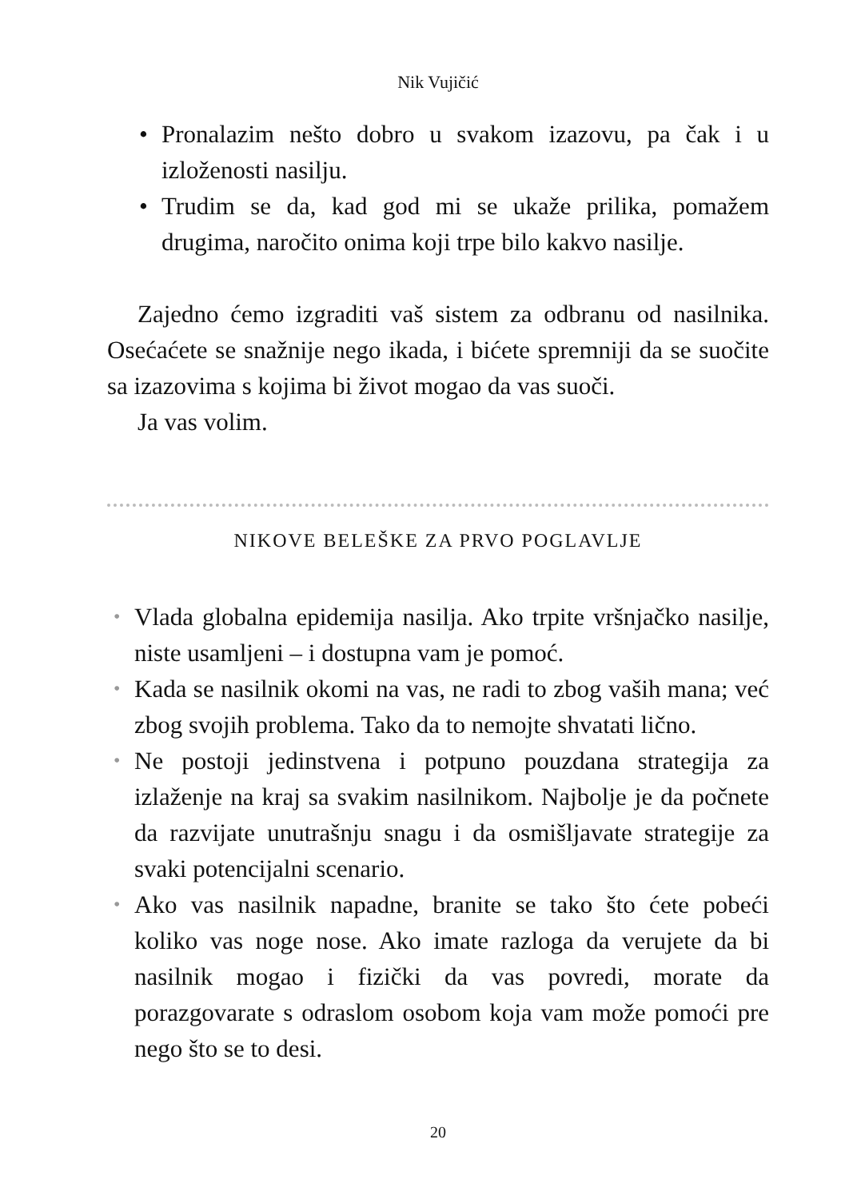Nik Vujičić
• Pronalazim nešto dobro u svakom izazovu, pa čak i u izloženosti nasilju.
• Trudim se da, kad god mi se ukaže prilika, pomažem drugima, naročito onima koji trpe bilo kakvo nasilje.
Zajedno ćemo izgraditi vaš sistem za odbranu od nasilnika. Osećaćete se snažnije nego ikada, i bićete spremniji da se suočite sa izazovima s kojima bi život mogao da vas suoči.
Ja vas volim.
NIKOVE BELEŠKE ZA PRVO POGLAVLJE
• Vlada globalna epidemija nasilja. Ako trpite vršnjačko nasilje, niste usamljeni – i dostupna vam je pomoć.
• Kada se nasilnik okomi na vas, ne radi to zbog vaših mana; već zbog svojih problema. Tako da to nemojte shvatati lično.
• Ne postoji jedinstvena i potpuno pouzdana strategija za izlaženje na kraj sa svakim nasilnikom. Najbolje je da počnete da razvijate unutrašnju snagu i da osmišljavate strategije za svaki potencijalni scenario.
• Ako vas nasilnik napadne, branite se tako što ćete pobeći koliko vas noge nose. Ako imate razloga da verujete da bi nasilnik mogao i fizički da vas povredi, morate da porazgovarate s odraslom osobom koja vam može pomoći pre nego što se to desi.
20